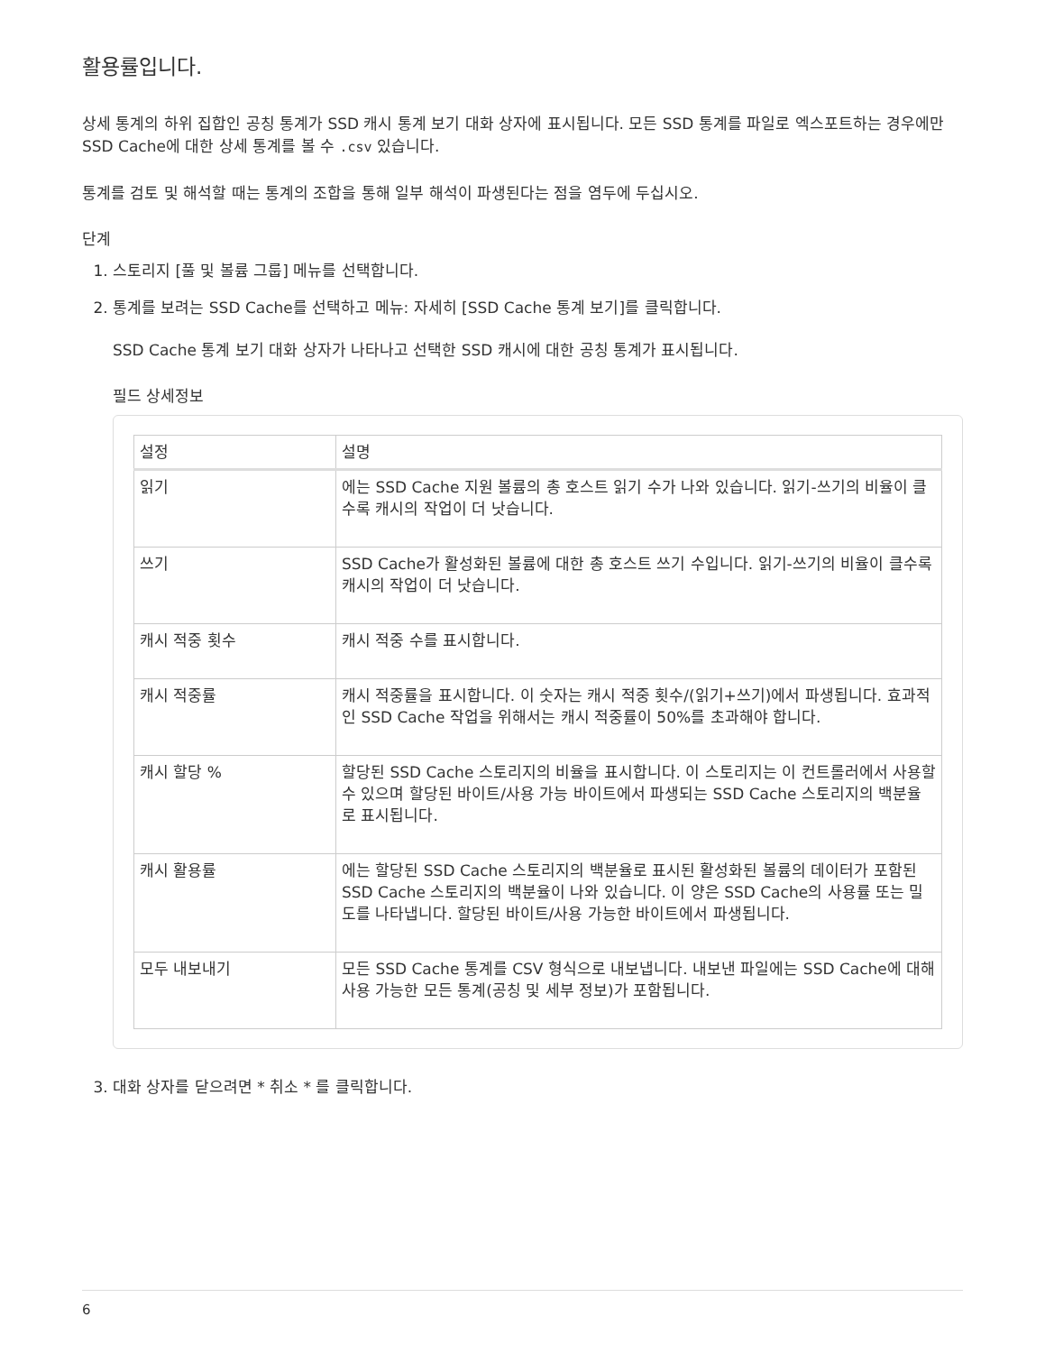활용률입니다.
상세 통계의 하위 집합인 공칭 통계가 SSD 캐시 통계 보기 대화 상자에 표시됩니다. 모든 SSD 통계를 파일로 엑스포트하는 경우에만 SSD Cache에 대한 상세 통계를 볼 수 .csv 있습니다.
통계를 검토 및 해석할 때는 통계의 조합을 통해 일부 해석이 파생된다는 점을 염두에 두십시오.
단계
1. 스토리지 [풀 및 볼륨 그룹] 메뉴를 선택합니다.
2. 통계를 보려는 SSD Cache를 선택하고 메뉴: 자세히 [SSD Cache 통계 보기]를 클릭합니다.
SSD Cache 통계 보기 대화 상자가 나타나고 선택한 SSD 캐시에 대한 공칭 통계가 표시됩니다.
필드 상세정보
| 설정 | 설명 |
| --- | --- |
| 읽기 | 에는 SSD Cache 지원 볼륨의 총 호스트 읽기 수가 나와 있습니다. 읽기-쓰기의 비율이 클수록 캐시의 작업이 더 낫습니다. |
| 쓰기 | SSD Cache가 활성화된 볼륨에 대한 총 호스트 쓰기 수입니다. 읽기-쓰기의 비율이 클수록 캐시의 작업이 더 낫습니다. |
| 캐시 적중 횟수 | 캐시 적중 수를 표시합니다. |
| 캐시 적중률 | 캐시 적중률을 표시합니다. 이 숫자는 캐시 적중 횟수/(읽기+쓰기)에서 파생됩니다. 효과적인 SSD Cache 작업을 위해서는 캐시 적중률이 50%를 초과해야 합니다. |
| 캐시 할당 % | 할당된 SSD Cache 스토리지의 비율을 표시합니다. 이 스토리지는 이 컨트롤러에서 사용할 수 있으며 할당된 바이트/사용 가능 바이트에서 파생되는 SSD Cache 스토리지의 백분율로 표시됩니다. |
| 캐시 활용률 | 에는 할당된 SSD Cache 스토리지의 백분율로 표시된 활성화된 볼륨의 데이터가 포함된 SSD Cache 스토리지의 백분율이 나와 있습니다. 이 양은 SSD Cache의 사용률 또는 밀도를 나타냅니다. 할당된 바이트/사용 가능한 바이트에서 파생됩니다. |
| 모두 내보내기 | 모든 SSD Cache 통계를 CSV 형식으로 내보냅니다. 내보낸 파일에는 SSD Cache에 대해 사용 가능한 모든 통계(공칭 및 세부 정보)가 포함됩니다. |
3. 대화 상자를 닫으려면 * 취소 * 를 클릭합니다.
6